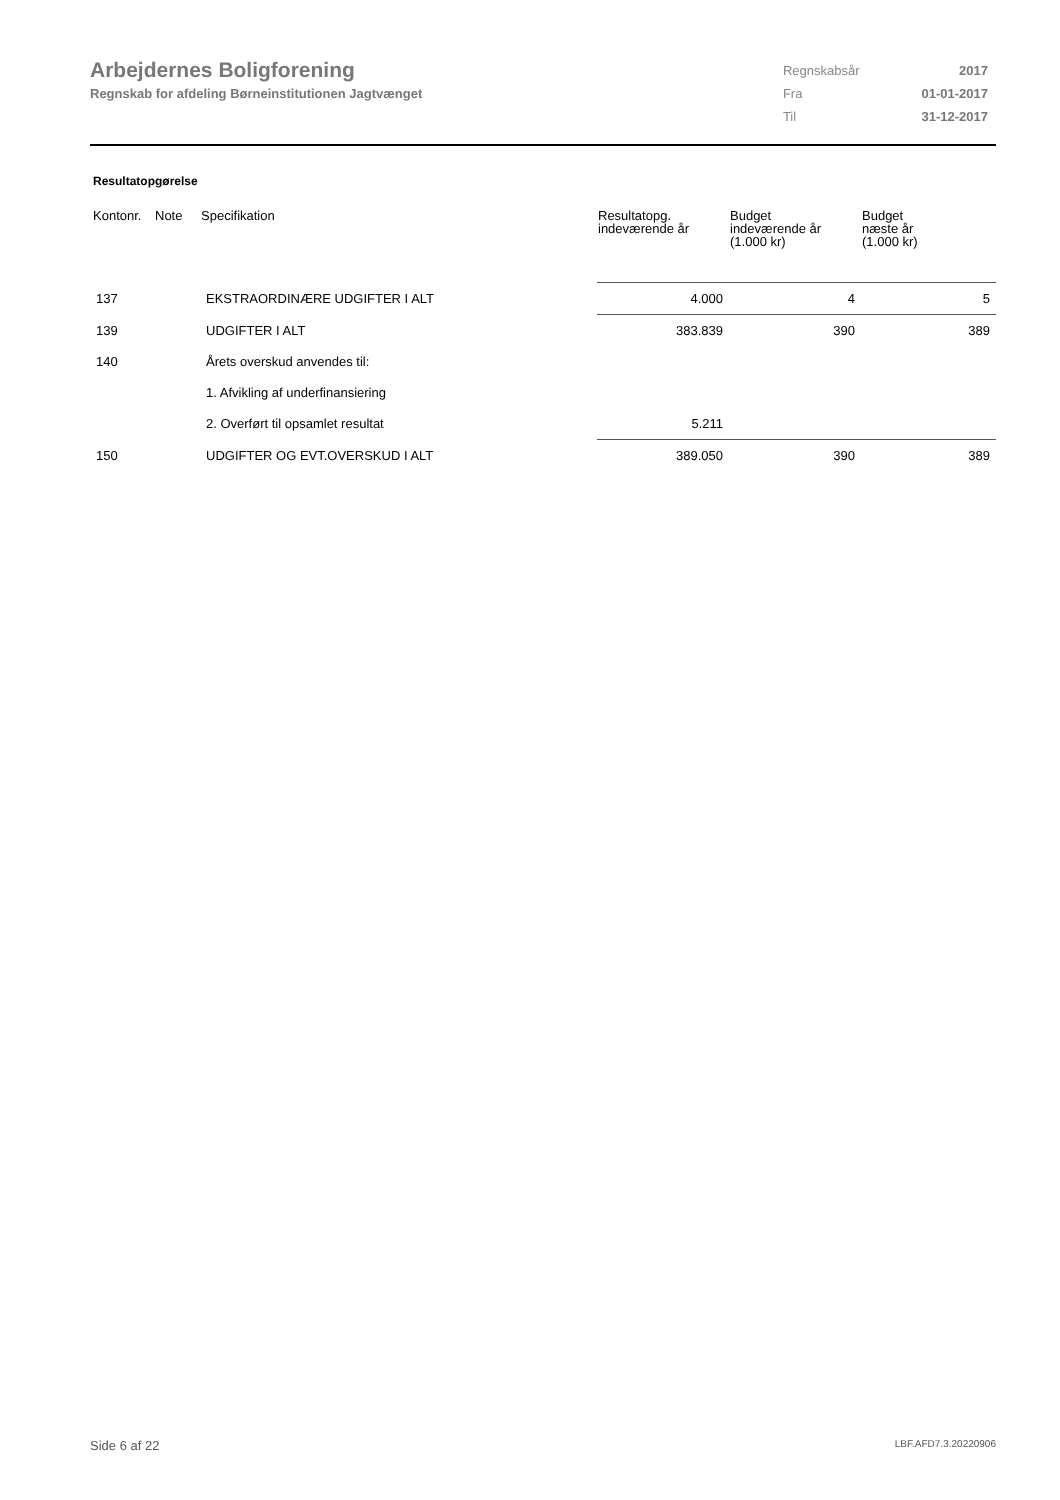Arbejdernes Boligforening
Regnskab for afdeling Børneinstitutionen Jagtvænget
| Regnskabsår | 2017 |
| Fra | 01-01-2017 |
| Til | 31-12-2017 |
Resultatopgørelse
| Kontonr. | Note | Specifikation | Resultatopg. indeværende år | Budget indeværende år (1.000 kr) | Budget næste år (1.000 kr) |
| --- | --- | --- | --- | --- | --- |
| 137 | | EKSTRAORDINÆRE UDGIFTER I ALT | 4.000 | 4 | 5 |
| 139 | | UDGIFTER I ALT | 383.839 | 390 | 389 |
| 140 | | Årets overskud anvendes til: | | | |
| | | 1. Afvikling af underfinansiering | | | |
| | | 2. Overført til opsamlet resultat | 5.211 | | |
| 150 | | UDGIFTER OG EVT.OVERSKUD I ALT | 389.050 | 390 | 389 |
Side 6 af 22 LBF.AFD7.3.20220906